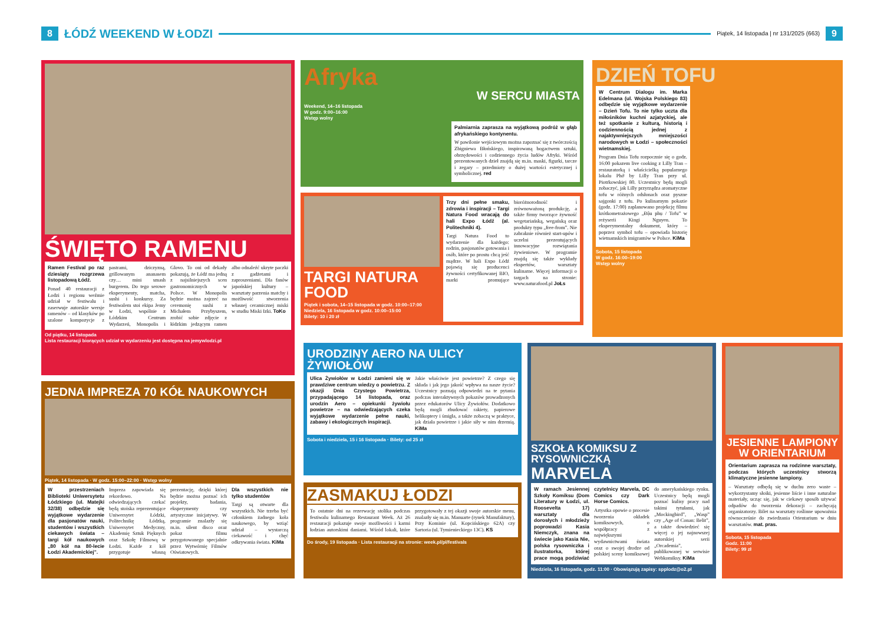8 ŁÓDŹ WEEKEND W ŁODZI Piątek, 14 listopada | nr 131/2025 (663) 9
ŚWIĘTO RAMENU
Ramen Festival po raz dziesiąty rozgrzewa listopadową Łódź.
Ponad 40 restauracji z Łodzi i regionu weźmie udział w festiwalu i zaserwuje autorskie wersje ramenów – od klasyków po szalone kompozycje z pastrami, dzicz­yzną, grillowanym ananasem czy… mini smash burgerem. Do tego serowe eksperymenty, matcha, sushi i konkursy. Za festiwalem stoi ekipa Jemy w Łodzi, wspólnie z Łódzkim Centrum Wydarzeń, Monopolis i Glovo. To oni od dekady pokazują, że Łódź ma jedną z najsilniejszych scen gastronomicznych w Polsce. W Monopolis będzie można zajrzeć na ceremonię sushi z Michałem Przybyszem, zrobić sobie zdjęcie z łódzkim jedzącym ramen albo odnaleźć ukryte paczki z gadżetami i zaproszeniami. Dla fanów japońskiej kultury – warsztaty parzenia matchy i możliwość stworzenia własnej ceramicznej miski w studiu Miski Izki. ToKo
Od piątku, 14 listopada
Lista restauracji biorących udział w wydarzeniu jest dostępna na jemywlodzi.pl
Afryka
W SERCU MIASTA
Weekend, 14–16 listopada
W godz. 9:00–16:00
Wstęp wolny
Palmiarnia zaprasza na wyjątkową podróż w głąb afrykańskiego kontynentu.
W pawilonie wejściowym można zapoznać się z twórczością Zbigniewa Błońskiego, inspirowaną bogactwem sztuki, obrzędowości i codziennego życia ludów Afryki. Wśród prezentowanych dzieł znajdą się m.in. maski, figurki, tarcze i zegary – przedmioty o dużej wartości estetycznej i symbolicznej. red
TARGI NATURA FOOD
Piątek i sobota, 14–15 listopada w godz. 10:00–17:00
Niedziela, 16 listopada w godz. 10:00–15:00
Bilety: 10 i 20 zł
Trzy dni pełne smaku, zdrowia i inspiracji – Targi Natura Food wracają do hali Expo Łódź (al. Politechniki 4).
Targi Natura Food to wydarzenie dla każdego: rodzin, pasjonatów gotowania i osób, które po prostu chcą jeść mądrze. W hali Expo Łódź pojawią się producenci żywności certyfikowanej BIO, marki promujące bioróżnorodność i zrównoważoną produkcję, a także firmy tworzące żywność wegetariańską, wegańską oraz produkty typu „free-from”. Nie zabraknie również start-upów i uczelni prezentujących innowacyjne rozwiązania żywieniowe. W programie znajdą się także wykłady ekspertów, warsztaty kulinarne. Więcej informacji o targach na stronie: www.naturafood.pl JoŁs
DZIEŃ TOFU
W Centrum Dialogu im. Marka Edelmana (ul. Wojska Polskiego 83) odbędzie się wyjątkowe wydarzenie – Dzień Tofu. To nie tylko uczta dla miłośników kuchni azjatyckiej, ale też spotkanie z kulturą, historią i codziennością jednej z najaktywniejszych mniejszości narodowych w Łodzi – społeczności wietnamskiej.
Program Dnia Tofu rozpocznie się o godz. 16:00 pokazem live cooking z Lilly Tran – restauratorką i właścicielką popularnego lokalu Phở by Lilly Tran przy ul. Piotrkowskiej 80. Uczestnicy będą mogli zobaczyć, jak Lilly przyrządza aromatyczne tofu w różnych odsłonach oraz pyszne sajgonki z tofu. Po kulinarnym pokazie (godz. 17:00) zaplanowano projekcję filmu krótkometrażowego „Đậu phụ / Tofu” w reżyserii Kingi Nguyen. To eksperymentalny dokument, który – poprzez symbol tofu – opowiada historię wietnamskich imigrantów w Polsce. KiMa
Sobota, 15 listopada
W godz. 16:00–19:00
Wstęp wolny
JEDNA IMPREZA 70 KÓŁ NAUKOWYCH
Piątek, 14 listopada · W godz. 15:00–22:00 · Wstęp wolny
W przestrzeniach Biblioteki Uniwersytetu Łódzkiego (ul. Matejki 32/38) odbędzie się wyjątkowe wydarzenie dla pasjonatów nauki, studentów i wszystkich ciekawych świata – targi kół naukowych „80 kół na 80-lecie Łodzi Akademickiej”.
Impreza zapowiada się rekordowo. Na odwiedzających czekać będą stoiska reprezentujące Uniwersytet Łódzki, Politechnikę Łódzką, Uniwersytet Medyczny, Akademię Sztuk Pięknych oraz Szkołę Filmową w Łodzi. Każde z kół przygotuje własną prezentację, dzięki której będzie można poznać ich projekty, badania, eksperymenty czy artystyczne inicjatywy. W programie znalazły się m.in. silent disco oraz pokaz filmu przygotowanego specjalnie przez Wytwórnię Filmów Oświatowych.
Dla wszystkich nie tylko studentów
Targi są otwarte dla wszystkich. Nie trzeba być członkiem żadnego koła naukowego, by wziąć udział – wystarczą ciekawość i chęć odkrywania świata. KiMa
URODZINY AERO NA ULICY ŻYWIOŁÓW
Ulica Żywiołów w Łodzi zamieni się w prawdziwe centrum wiedzy o powietrzu. Z okazji Dnia Czystego Powietrza, przypadającego 14 listopada, oraz urodzin Aero – opiekunki żywiołu powietrze – na odwiedzających czeka wyjątkowe wydarzenie pełne nauki, zabawy i ekologicznych inspiracji.
Jakie właściwie jest powietrze? Z czego się składa i jak jego jakość wpływa na nasze życie? Uczestnicy poznają odpowiedzi na te pytania podczas interaktywnych pokazów prowadzonych przez edukatorów Ulicy Żywiołów. Dodatkowo będą mogli zbudować rakiety, papierowe helikoptery i śmigła, a także zobaczą w praktyce, jak działa powietrze i jakie siły w nim drzemią. KiMa
Sobota i niedziela, 15 i 16 listopada · Bilety: od 25 zł
ZASMAKUJ ŁODZI
To ostatnie dni na rezerwację stolika podczas festiwalu kulinarnego Restaurant Week. Aż 26 restauracji pokazuje swoje możliwości i karmi łodzian autorskimi daniami. Wśród lokali, które przygotowały z tej okazji swoje autorskie menu, znalazły się m.in. Manuarte (rynek Manufaktury), Przy Kominie (ul. Kopcińskiego 62A) czy Sartoria (ul. Tymienieckiego 13C). KS
Do środy, 19 listopada · Lista restauracji na stronie: week.pl/pl/festivals
SZKOŁA KOMIKSU Z RYSOWNICZKĄ
MARVELA
W ramach Jesiennej Szkoły Komiksu (Dom Literatury w Łodzi, ul. Roosevelta 17) warsztaty dla dorosłych i młodzieży poprowadzi Kasia Niemczyk, znana na świecie jako Kasia Nie, polska rysowniczka i ilustratorka, której prace mogą podziwiać czytelnicy Marvela, DC Comics czy Dark Horse Comics.
Artystka opowie o procesie tworzenia okładek komiksowych, o współpracy z największymi wydawnictwami świata oraz o swojej drodze od polskiej sceny komiksowej do amerykańskiego rynku. Uczestnicy będą mogli poznać kulisy pracy nad takimi tytułami, jak „Mockingbird”, „Wasp” czy „Age of Conan: Belit”, a także dowiedzieć się więcej o jej najnowszej autorskiej serii „Orcademia”, publikowanej w serwisie Webkomiksy. KiMa
Niedziela, 16 listopada, godz. 11:00 · Obowiązują zapisy: spplodz@o2.pl
JESIENNE LAMPIONY W ORIENTARIUM
Orientarium zaprasza na rodzinne warsztaty, podczas których uczestnicy stworzą klimatyczne jesienne lampiony.
– Warsztaty odbędą się w duchu zero waste – wykorzystamy słoiki, jesienne liście i inne naturalne materiały, ucząc się, jak w ciekawy sposób używać odpadów do tworzenia dekoracji – zachęcają organizatorzy. Bilet na warsztaty roślinne upoważnia równocześnie do zwiedzania Orientarium w dniu warsztatów. mat. pras.
Sobota, 15 listopada
Godz. 11:00
Bilety: 99 zł